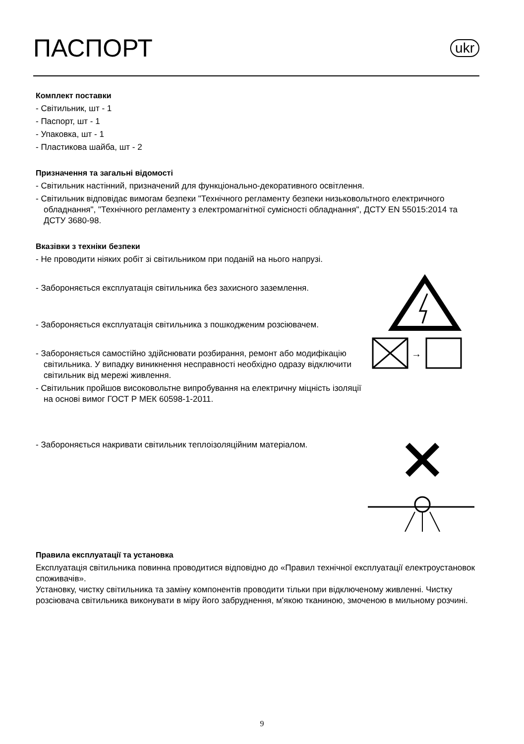ПАСПОРТ
ukr
Комплект поставки
- Світильник, шт - 1
- Паспорт, шт - 1
- Упаковка, шт - 1
- Пластикова шайба, шт - 2
Призначення та загальні відомості
- Світильник настінний, призначений для функціонально-декоративного освітлення.
- Світильник відповідає вимогам безпеки "Технічного регламенту безпеки низьковольтного електричного обладнання", "Технічного регламенту з електромагнітної сумісності обладнання", ДСТУ EN 55015:2014 та ДСТУ 3680-98.
Вказівки з техніки безпеки
- Не проводити ніяких робіт зі світильником при поданій на нього напрузі.
- Забороняється експлуатація світильника без захисного заземлення.
- Забороняється експлуатація світильника з пошкодженим розсіювачем.
- Забороняється самостійно здійснювати розбирання, ремонт або модифікацію світильника. У випадку виникнення несправності необхідно одразу відключити світильник від мережі живлення.
- Світильник пройшов високовольтне випробування на електричну міцність ізоляції на основі вимог ГОСТ Р МЕК 60598-1-2011.
- Забороняється накривати світильник теплоізоляційним матеріалом.
→
Правила експлуатації та установка
Експлуатація світильника повинна проводитися відповідно до «Правил технічної експлуатації електроустановок споживачів».
Установку, чистку світильника та заміну компонентів проводити тільки при відключеному живленні. Чистку розсіювача світильника виконувати в міру його забруднення, м'якою тканиною, змоченою в мильному розчині.
9